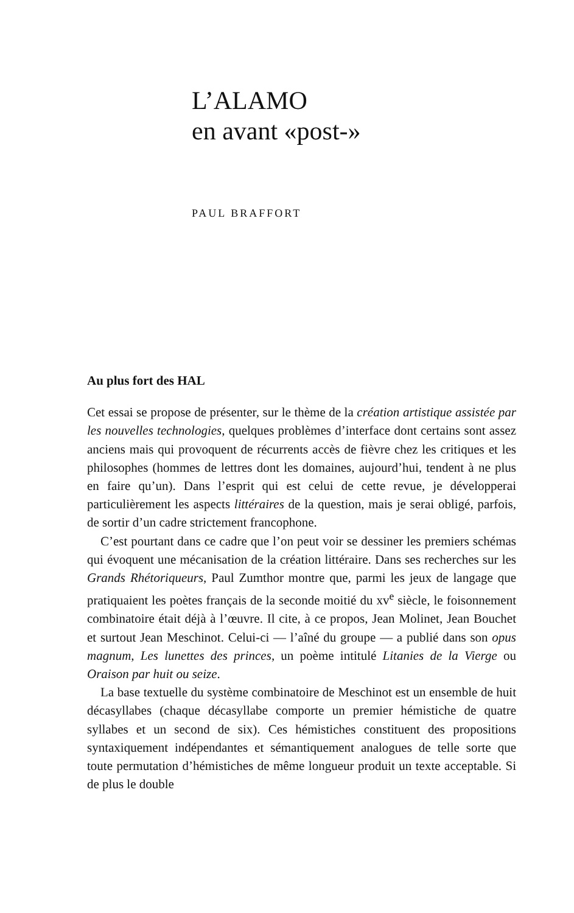L’ALAMO
en avant «post-»
PAUL BRAFFORT
Au plus fort des HAL
Cet essai se propose de présenter, sur le thème de la création artistique assistée par les nouvelles technologies, quelques problèmes d’interface dont certains sont assez anciens mais qui provoquent de récurrents accès de fièvre chez les critiques et les philosophes (hommes de lettres dont les domaines, aujourd’hui, tendent à ne plus en faire qu’un). Dans l’esprit qui est celui de cette revue, je développerai particulièrement les aspects littéraires de la question, mais je serai obligé, parfois, de sortir d’un cadre strictement francophone.
C’est pourtant dans ce cadre que l’on peut voir se dessiner les premiers schémas qui évoquent une mécanisation de la création littéraire. Dans ses recherches sur les Grands Rhétoriqueurs, Paul Zumthor montre que, parmi les jeux de langage que pratiquaient les poètes français de la seconde moitié du xv<sup>e</sup> siècle, le foisonnement combinatoire était déjà à l’œuvre. Il cite, à ce propos, Jean Molinet, Jean Bouchet et surtout Jean Meschinot. Celui-ci — l’aîné du groupe — a publié dans son opus magnum, Les lunettes des princes, un poème intitulé Litanies de la Vierge ou Oraison par huit ou seize.
La base textuelle du système combinatoire de Meschinot est un ensemble de huit décasyllabes (chaque décasyllabe comporte un premier hémistiche de quatre syllabes et un second de six). Ces hémistiches constituent des propositions syntaxiquement indépendantes et sémantiquement analogues de telle sorte que toute permutation d’hémistiches de même longueur produit un texte acceptable. Si de plus le double